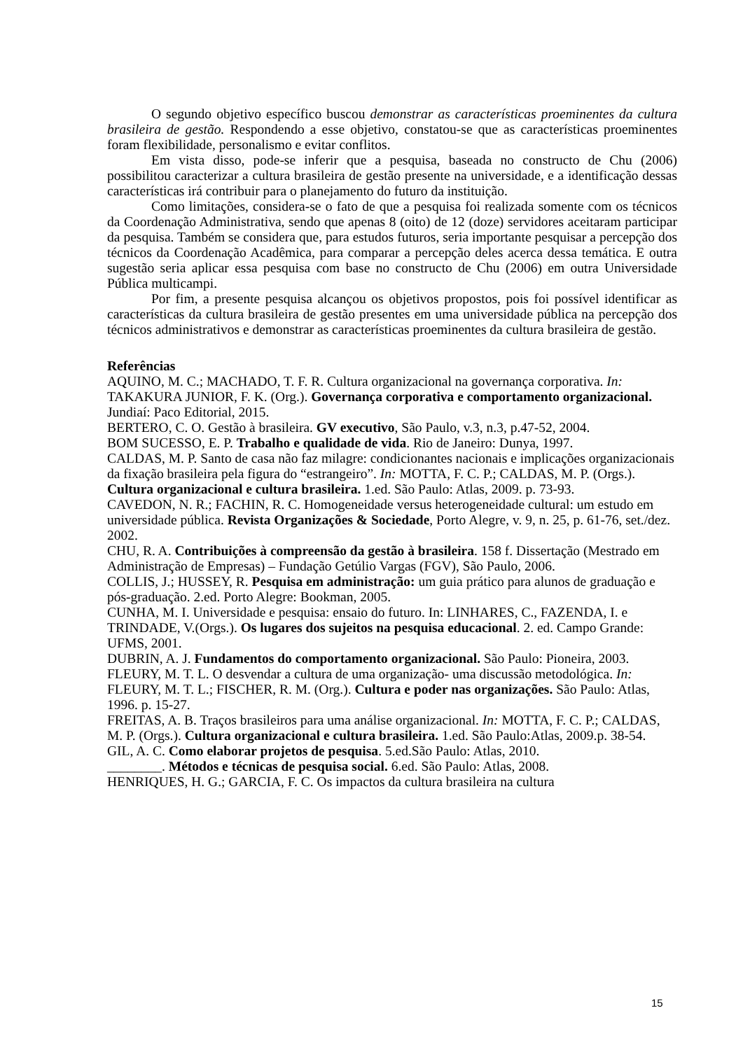O segundo objetivo específico buscou demonstrar as características proeminentes da cultura brasileira de gestão. Respondendo a esse objetivo, constatou-se que as características proeminentes foram flexibilidade, personalismo e evitar conflitos.
Em vista disso, pode-se inferir que a pesquisa, baseada no constructo de Chu (2006) possibilitou caracterizar a cultura brasileira de gestão presente na universidade, e a identificação dessas características irá contribuir para o planejamento do futuro da instituição.
Como limitações, considera-se o fato de que a pesquisa foi realizada somente com os técnicos da Coordenação Administrativa, sendo que apenas 8 (oito) de 12 (doze) servidores aceitaram participar da pesquisa. Também se considera que, para estudos futuros, seria importante pesquisar a percepção dos técnicos da Coordenação Acadêmica, para comparar a percepção deles acerca dessa temática. E outra sugestão seria aplicar essa pesquisa com base no constructo de Chu (2006) em outra Universidade Pública multicampi.
Por fim, a presente pesquisa alcançou os objetivos propostos, pois foi possível identificar as características da cultura brasileira de gestão presentes em uma universidade pública na percepção dos técnicos administrativos e demonstrar as características proeminentes da cultura brasileira de gestão.
Referências
AQUINO, M. C.; MACHADO, T. F. R. Cultura organizacional na governança corporativa. In: TAKAKURA JUNIOR, F. K. (Org.). Governança corporativa e comportamento organizacional. Jundiaí: Paco Editorial, 2015.
BERTERO, C. O. Gestão à brasileira. GV executivo, São Paulo, v.3, n.3, p.47-52, 2004.
BOM SUCESSO, E. P. Trabalho e qualidade de vida. Rio de Janeiro: Dunya, 1997.
CALDAS, M. P. Santo de casa não faz milagre: condicionantes nacionais e implicações organizacionais da fixação brasileira pela figura do “estrangeiro”. In: MOTTA, F. C. P.; CALDAS, M. P. (Orgs.). Cultura organizacional e cultura brasileira. 1.ed. São Paulo: Atlas, 2009. p. 73-93.
CAVEDON, N. R.; FACHIN, R. C. Homogeneidade versus heterogeneidade cultural: um estudo em universidade pública. Revista Organizações & Sociedade, Porto Alegre, v. 9, n. 25, p. 61-76, set./dez. 2002.
CHU, R. A. Contribuições à compreensão da gestão à brasileira. 158 f. Dissertação (Mestrado em Administração de Empresas) – Fundação Getúlio Vargas (FGV), São Paulo, 2006.
COLLIS, J.; HUSSEY, R. Pesquisa em administração: um guia prático para alunos de graduação e pós-graduação. 2.ed. Porto Alegre: Bookman, 2005.
CUNHA, M. I. Universidade e pesquisa: ensaio do futuro. In: LINHARES, C., FAZENDA, I. e TRINDADE, V.(Orgs.). Os lugares dos sujeitos na pesquisa educacional. 2. ed. Campo Grande: UFMS, 2001.
DUBRIN, A. J. Fundamentos do comportamento organizacional. São Paulo: Pioneira, 2003.
FLEURY, M. T. L. O desvendar a cultura de uma organização- uma discussão metodológica. In: FLEURY, M. T. L.; FISCHER, R. M. (Org.). Cultura e poder nas organizações. São Paulo: Atlas, 1996. p. 15-27.
FREITAS, A. B. Traços brasileiros para uma análise organizacional. In: MOTTA, F. C. P.; CALDAS, M. P. (Orgs.). Cultura organizacional e cultura brasileira. 1.ed. São Paulo:Atlas, 2009.p. 38-54.
GIL, A. C. Como elaborar projetos de pesquisa. 5.ed.São Paulo: Atlas, 2010.
________. Métodos e técnicas de pesquisa social. 6.ed. São Paulo: Atlas, 2008.
HENRIQUES, H. G.; GARCIA, F. C. Os impactos da cultura brasileira na cultura
15